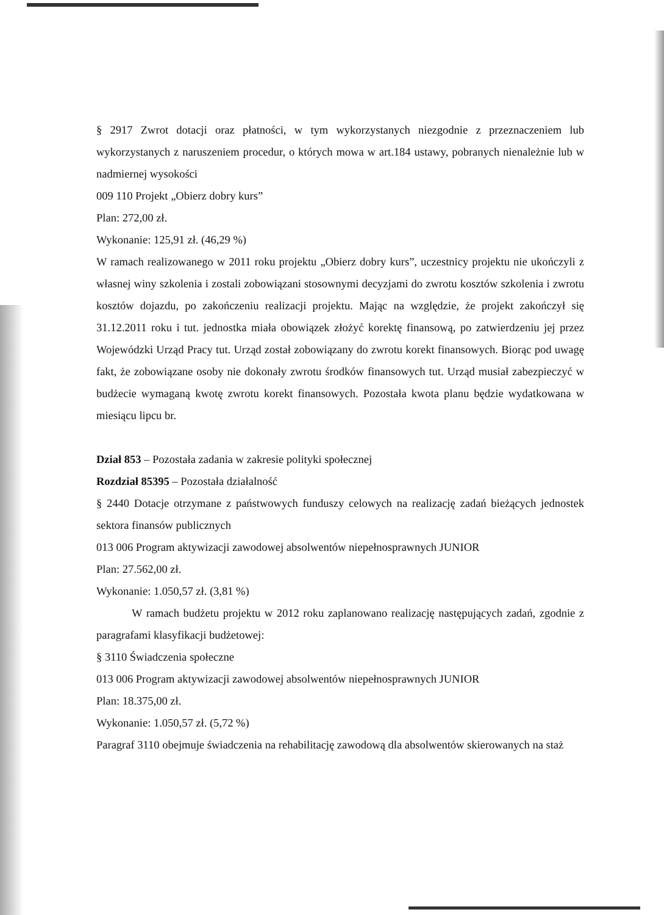§ 2917 Zwrot dotacji oraz płatności, w tym wykorzystanych niezgodnie z przeznaczeniem lub wykorzystanych z naruszeniem procedur, o których mowa w art.184 ustawy, pobranych nienależnie lub w nadmiernej wysokości
009 110 Projekt „Obierz dobry kurs”
Plan: 272,00 zł.
Wykonanie: 125,91 zł. (46,29 %)
W ramach realizowanego w 2011 roku projektu „Obierz dobry kurs”, uczestnicy projektu nie ukończyli z własnej winy szkolenia i zostali zobowiązani stosownymi decyzjami do zwrotu kosztów szkolenia i zwrotu kosztów dojazdu, po zakończeniu realizacji projektu. Mając na względzie, że projekt zakończył się 31.12.2011 roku i tut. jednostka miała obowiązek złożyć korektę finansową, po zatwierdzeniu jej przez Wojewódzki Urząd Pracy tut. Urząd został zobowiązany do zwrotu korekt finansowych. Biorąc pod uwagę fakt, że zobowiązane osoby nie dokonały zwrotu środków finansowych tut. Urząd musiał zabezpieczyć w budżecie wymaganą kwotę zwrotu korekt finansowych. Pozostała kwota planu będzie wydatkowana w miesiącu lipcu br.
Dział 853 – Pozostała zadania w zakresie polityki społecznej
Rozdział 85395 – Pozostała działalność
§ 2440 Dotacje otrzymane z państwowych funduszy celowych na realizację zadań bieżących jednostek sektora finansów publicznych
013 006 Program aktywizacji zawodowej absolwentów niepełnosprawnych JUNIOR
Plan: 27.562,00 zł.
Wykonanie: 1.050,57 zł. (3,81 %)
W ramach budżetu projektu w 2012 roku zaplanowano realizację następujących zadań, zgodnie z paragrafami klasyfikacji budżetowej:
§ 3110 Świadczenia społeczne
013 006 Program aktywizacji zawodowej absolwentów niepełnosprawnych JUNIOR
Plan: 18.375,00 zł.
Wykonanie: 1.050,57 zł. (5,72 %)
Paragraf 3110 obejmuje świadczenia na rehabilitację zawodową dla absolwentów skierowanych na staż